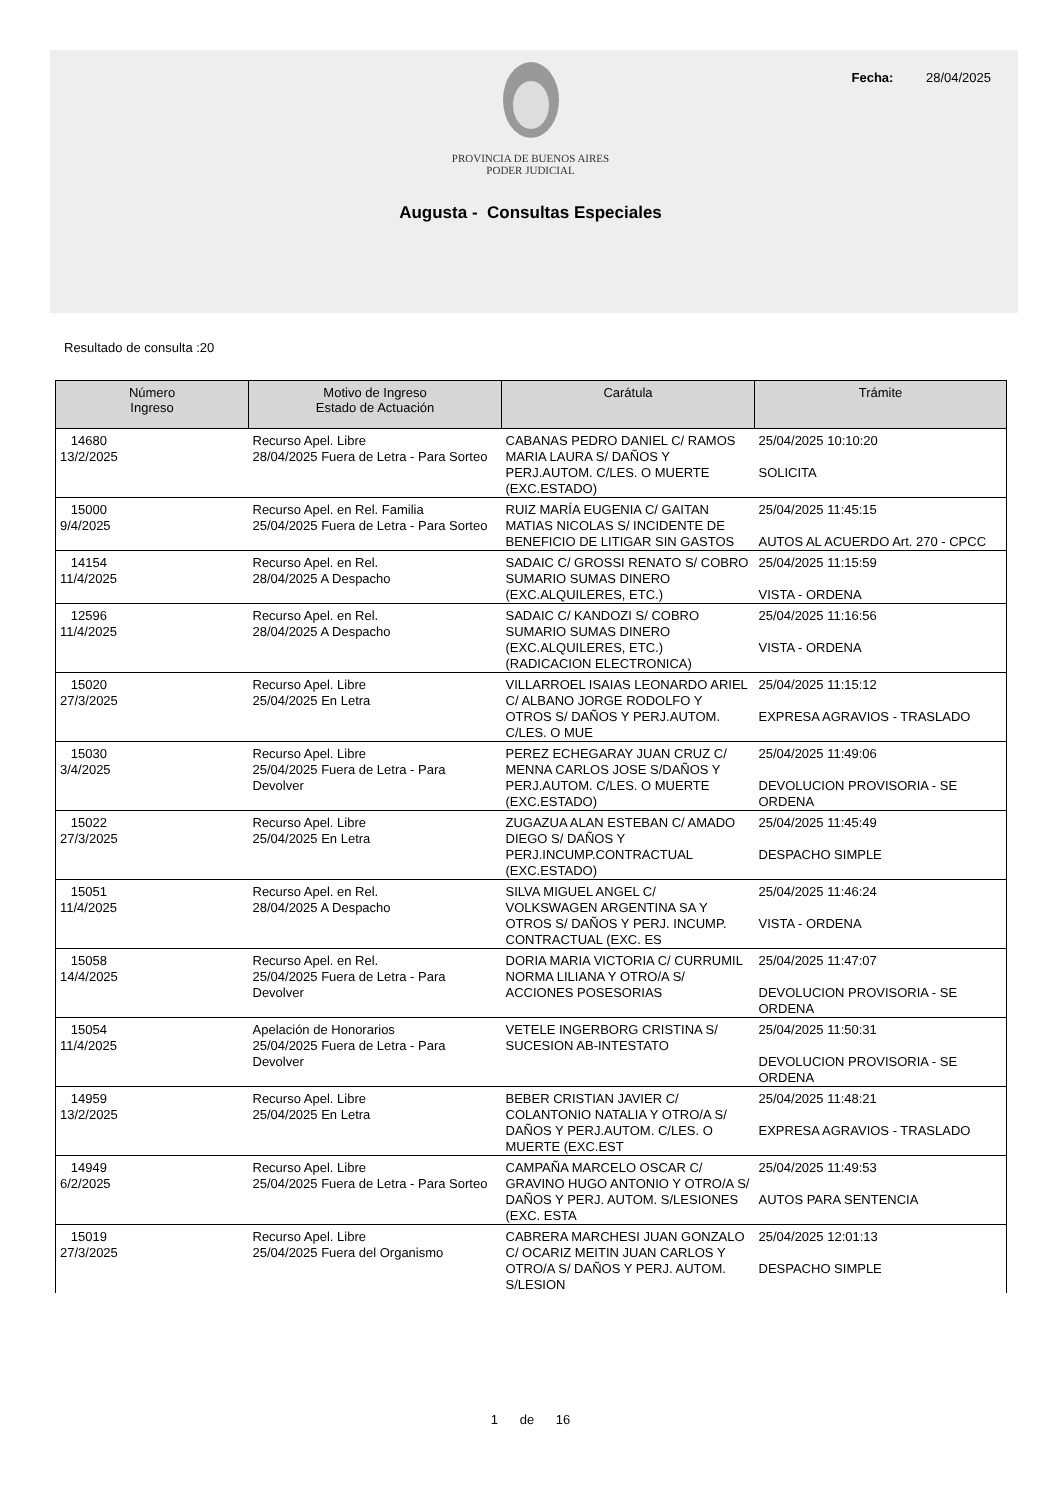Fecha: 28/04/2025
PROVINCIA DE BUENOS AIRES
PODER JUDICIAL
Augusta - Consultas Especiales
Resultado de consulta :20
| Número Ingreso | Motivo de Ingreso Estado de Actuación | Carátula | Trámite |
| --- | --- | --- | --- |
| 14680 13/2/2025 | Recurso Apel. Libre 28/04/2025 Fuera de Letra - Para Sorteo | CABANAS PEDRO DANIEL C/ RAMOS MARIA LAURA S/ DAÑOS Y PERJ.AUTOM. C/LES. O MUERTE (EXC.ESTADO) | 25/04/2025 10:10:20 SOLICITA |
| 15000 9/4/2025 | Recurso Apel. en Rel. Familia 25/04/2025 Fuera de Letra - Para Sorteo | RUIZ MARÍA EUGENIA C/ GAITAN MATIAS NICOLAS S/ INCIDENTE DE BENEFICIO DE LITIGAR SIN GASTOS | 25/04/2025 11:45:15 AUTOS AL ACUERDO Art. 270 - CPCC |
| 14154 11/4/2025 | Recurso Apel. en Rel. 28/04/2025 A Despacho | SADAIC C/ GROSSI RENATO S/ COBRO SUMARIO SUMAS DINERO (EXC.ALQUILERES, ETC.) | 25/04/2025 11:15:59 VISTA - ORDENA |
| 12596 11/4/2025 | Recurso Apel. en Rel. 28/04/2025 A Despacho | SADAIC C/ KANDOZI S/ COBRO SUMARIO SUMAS DINERO (EXC.ALQUILERES, ETC.) (RADICACION ELECTRONICA) | 25/04/2025 11:16:56 VISTA - ORDENA |
| 15020 27/3/2025 | Recurso Apel. Libre 25/04/2025 En Letra | VILLARROEL ISAIAS LEONARDO ARIEL C/ ALBANO JORGE RODOLFO Y OTROS S/ DAÑOS Y PERJ.AUTOM. C/LES. O MUE | 25/04/2025 11:15:12 EXPRESA AGRAVIOS - TRASLADO |
| 15030 3/4/2025 | Recurso Apel. Libre 25/04/2025 Fuera de Letra - Para Devolver | PEREZ ECHEGARAY JUAN CRUZ C/ MENNA CARLOS JOSE S/DAÑOS Y PERJ.AUTOM. C/LES. O MUERTE (EXC.ESTADO) | 25/04/2025 11:49:06 DEVOLUCION PROVISORIA - SE ORDENA |
| 15022 27/3/2025 | Recurso Apel. Libre 25/04/2025 En Letra | ZUGAZUA ALAN ESTEBAN C/ AMADO DIEGO S/ DAÑOS Y PERJ.INCUMP.CONTRACTUAL (EXC.ESTADO) | 25/04/2025 11:45:49 DESPACHO SIMPLE |
| 15051 11/4/2025 | Recurso Apel. en Rel. 28/04/2025 A Despacho | SILVA MIGUEL ANGEL C/ VOLKSWAGEN ARGENTINA SA Y OTROS S/ DAÑOS Y PERJ. INCUMP. CONTRACTUAL (EXC. ES | 25/04/2025 11:46:24 VISTA - ORDENA |
| 15058 14/4/2025 | Recurso Apel. en Rel. 25/04/2025 Fuera de Letra - Para Devolver | DORIA MARIA VICTORIA C/ CURRUMIL NORMA LILIANA Y OTRO/A S/ ACCIONES POSESORIAS | 25/04/2025 11:47:07 DEVOLUCION PROVISORIA - SE ORDENA |
| 15054 11/4/2025 | Apelación de Honorarios 25/04/2025 Fuera de Letra - Para Devolver | VETELE INGERBORG CRISTINA S/ SUCESION AB-INTESTATO | 25/04/2025 11:50:31 DEVOLUCION PROVISORIA - SE ORDENA |
| 14959 13/2/2025 | Recurso Apel. Libre 25/04/2025 En Letra | BEBER CRISTIAN JAVIER C/ COLANTONIO NATALIA Y OTRO/A S/ DAÑOS Y PERJ.AUTOM. C/LES. O MUERTE (EXC.EST | 25/04/2025 11:48:21 EXPRESA AGRAVIOS - TRASLADO |
| 14949 6/2/2025 | Recurso Apel. Libre 25/04/2025 Fuera de Letra - Para Sorteo | CAMPAÑA MARCELO OSCAR C/ GRAVINO HUGO ANTONIO Y OTRO/A S/ DAÑOS Y PERJ. AUTOM. S/LESIONES (EXC. ESTA | 25/04/2025 11:49:53 AUTOS PARA SENTENCIA |
| 15019 27/3/2025 | Recurso Apel. Libre 25/04/2025 Fuera del Organismo | CABRERA MARCHESI JUAN GONZALO C/ OCARIZ MEITIN JUAN CARLOS Y OTRO/A S/ DAÑOS Y PERJ. AUTOM. S/LESION | 25/04/2025 12:01:13 DESPACHO SIMPLE |
1 de 16